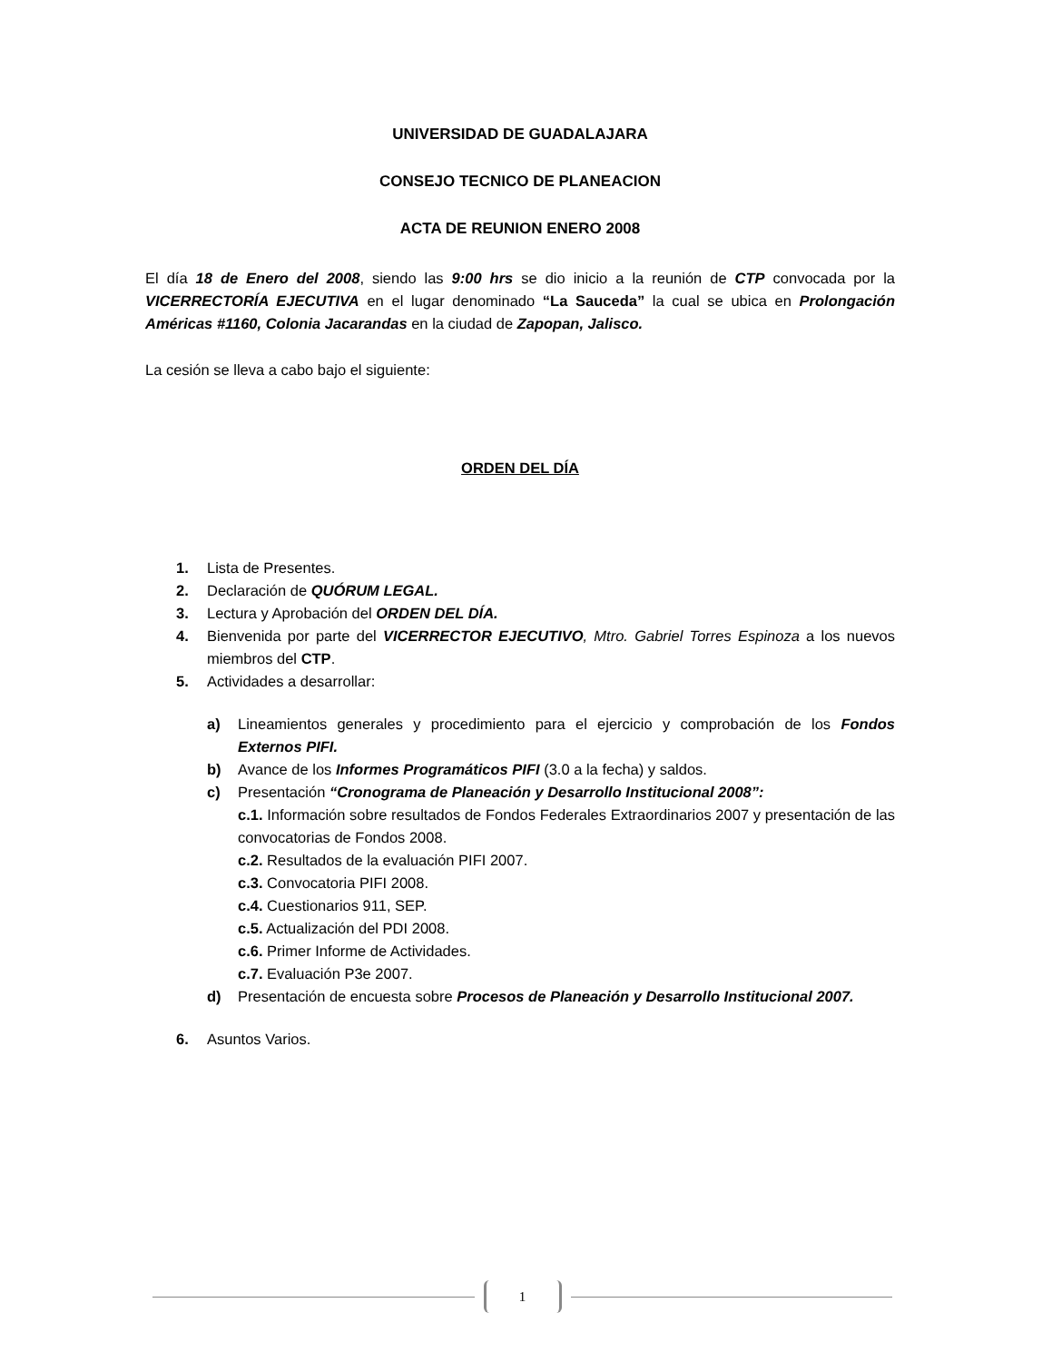UNIVERSIDAD DE GUADALAJARA
CONSEJO TECNICO DE PLANEACION
ACTA DE REUNION ENERO 2008
El día 18 de Enero del 2008, siendo las 9:00 hrs se dio inicio a la reunión de CTP convocada por la VICERRECTORÍA EJECUTIVA en el lugar denominado “La Sauceda” la cual se ubica en Prolongación Américas #1160, Colonia Jacarandas en la ciudad de Zapopan, Jalisco.
La cesión se lleva a cabo bajo el siguiente:
ORDEN DEL DÍA
1. Lista de Presentes.
2. Declaración de QUÓRUM LEGAL.
3. Lectura y Aprobación del ORDEN DEL DÍA.
4. Bienvenida por parte del VICERRECTOR EJECUTIVO, Mtro. Gabriel Torres Espinoza a los nuevos miembros del CTP.
5. Actividades a desarrollar:
a) Lineamientos generales y procedimiento para el ejercicio y comprobación de los Fondos Externos PIFI.
b) Avance de los Informes Programáticos PIFI (3.0 a la fecha) y saldos.
c) Presentación “Cronograma de Planeación y Desarrollo Institucional 2008”:
c.1. Información sobre resultados de Fondos Federales Extraordinarios 2007 y presentación de las convocatorias de Fondos 2008.
c.2. Resultados de la evaluación PIFI 2007.
c.3. Convocatoria PIFI 2008.
c.4. Cuestionarios 911, SEP.
c.5. Actualización del PDI 2008.
c.6. Primer Informe de Actividades.
c.7. Evaluación P3e 2007.
d) Presentación de encuesta sobre Procesos de Planeación y Desarrollo Institucional 2007.
6. Asuntos Varios.
1